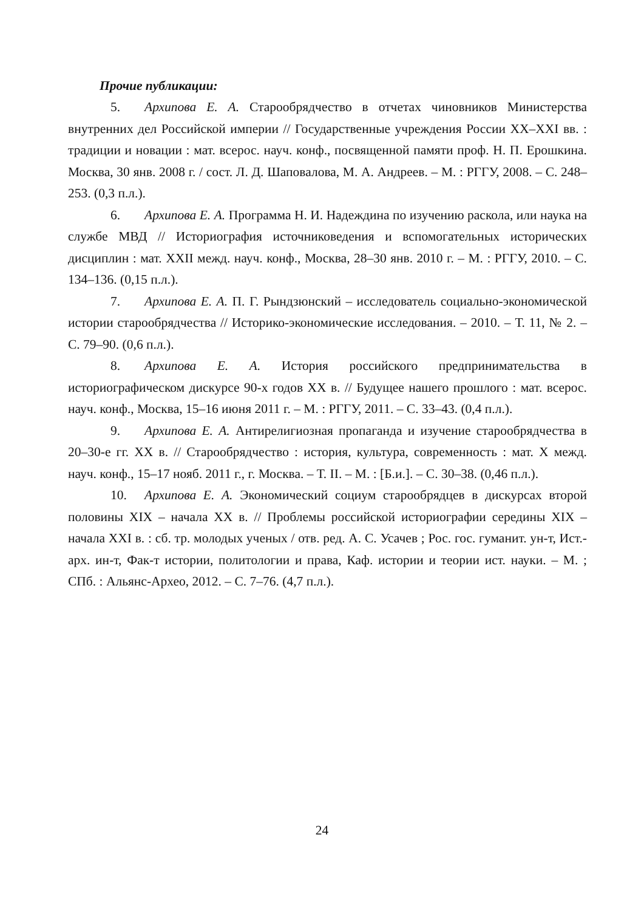Прочие публикации:
5. Архипова Е. А. Старообрядчество в отчетах чиновников Министерства внутренних дел Российской империи // Государственные учреждения России XX–XXI вв. : традиции и новации : мат. всерос. науч. конф., посвященной памяти проф. Н. П. Ерошкина. Москва, 30 янв. 2008 г. / сост. Л. Д. Шаповалова, М. А. Андреев. – М. : РГГУ, 2008. – С. 248–253. (0,3 п.л.).
6. Архипова Е. А. Программа Н. И. Надеждина по изучению раскола, или наука на службе МВД // Историография источниковедения и вспомогательных исторических дисциплин : мат. XXII межд. науч. конф., Москва, 28–30 янв. 2010 г. – М. : РГГУ, 2010. – С. 134–136. (0,15 п.л.).
7. Архипова Е. А. П. Г. Рындзюнский – исследователь социально-экономической истории старообрядчества // Историко-экономические исследования. – 2010. – Т. 11, № 2. – С. 79–90. (0,6 п.л.).
8. Архипова Е. А. История российского предпринимательства в историографическом дискурсе 90-х годов XX в. // Будущее нашего прошлого : мат. всерос. науч. конф., Москва, 15–16 июня 2011 г. – М. : РГГУ, 2011. – С. 33–43. (0,4 п.л.).
9. Архипова Е. А. Антирелигиозная пропаганда и изучение старообрядчества в 20–30-е гг. XX в. // Старообрядчество : история, культура, современность : мат. X межд. науч. конф., 15–17 нояб. 2011 г., г. Москва. – Т. II. – М. : [Б.и.]. – С. 30–38. (0,46 п.л.).
10. Архипова Е. А. Экономический социум старообрядцев в дискурсах второй половины XIX – начала XX в. // Проблемы российской историографии середины XIX – начала XXI в. : сб. тр. молодых ученых / отв. ред. А. С. Усачев ; Рос. гос. гуманит. ун-т, Ист.-арх. ин-т, Фак-т истории, политологии и права, Каф. истории и теории ист. науки. – М. ; СПб. : Альянс-Археo, 2012. – С. 7–76. (4,7 п.л.).
24